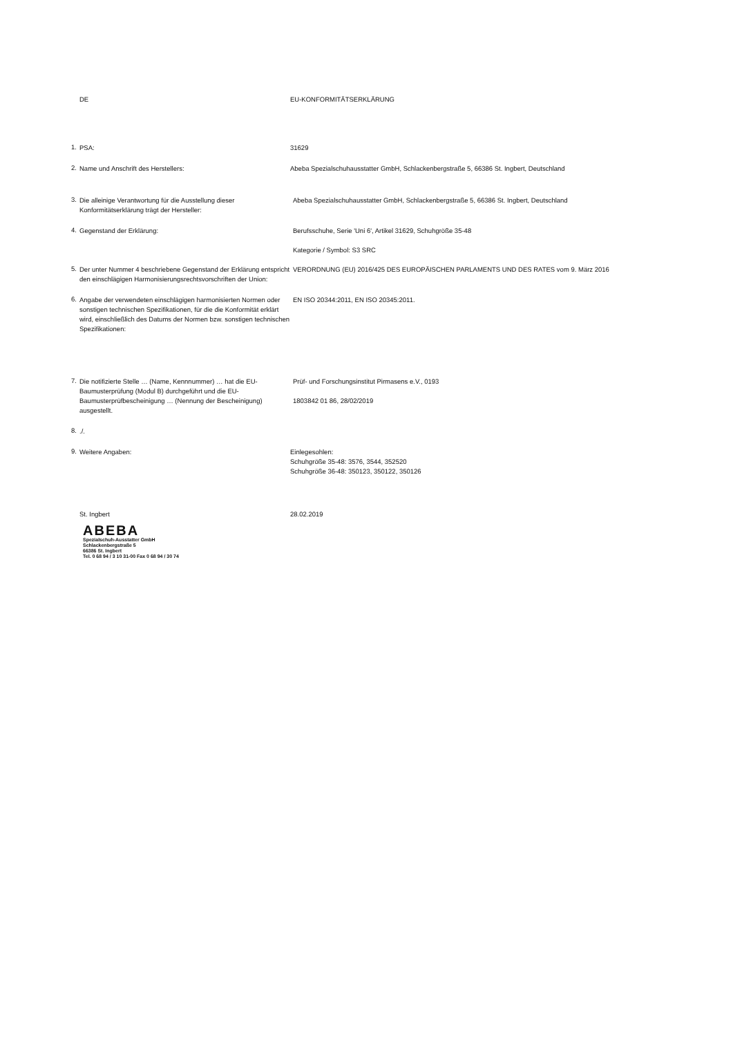DE EU-KONFORMITÄTSERKLÄRUNG
1.
PSA: 31629
2.
Name und Anschrift des Herstellers: Abeba Spezialschuhausstatter GmbH, Schlackenbergstraße 5, 66386 St. Ingbert, Deutschland
3.
Die alleinige Verantwortung für die Ausstellung dieser Konformitätserklärung trägt der Hersteller:
Abeba Spezialschuhausstatter GmbH, Schlackenbergstraße 5, 66386 St. Ingbert, Deutschland
4.
Gegenstand der Erklärung: Berufsschuhe, Serie 'Uni 6', Artikel 31629, Schuhgröße 35-48
Kategorie / Symbol: S3 SRC
5.
Der unter Nummer 4 beschriebene Gegenstand der Erklärung entspricht den einschlägigen Harmonisierungsrechtsvorschriften der Union:
VERORDNUNG (EU) 2016/425 DES EUROPÄISCHEN PARLAMENTS UND DES RATES vom 9. März 2016
6.
Angabe der verwendeten einschlägigen harmonisierten Normen oder sonstigen technischen Spezifikationen, für die die Konformität erklärt wird, einschließlich des Datums der Normen bzw. sonstigen technischen Spezifikationen:
EN ISO 20344:2011, EN ISO 20345:2011.
7.
Die notifizierte Stelle … (Name, Kennnummer) … hat die EU-Baumusterprüfung (Modul B) durchgeführt und die EU-Baumusterprüfbescheinigung … (Nennung der Bescheinigung) ausgestellt.
Prüf- und Forschungsinstitut Pirmasens e.V., 0193
1803842 01 86, 28/02/2019
8.
./.
9.
Weitere Angaben: Einlegesohlen:
Schuhgröße 35-48: 3576, 3544, 352520
Schuhgröße 36-48: 350123, 350122, 350126
St. Ingbert 28.02.2019
ABEBA
Spezialschuh-Ausstatter GmbH
Schlackenbergstraße 5
66386 St. Ingbert
Tel. 0 68 94 / 3 10 31-00 Fax 0 68 94 / 30 74